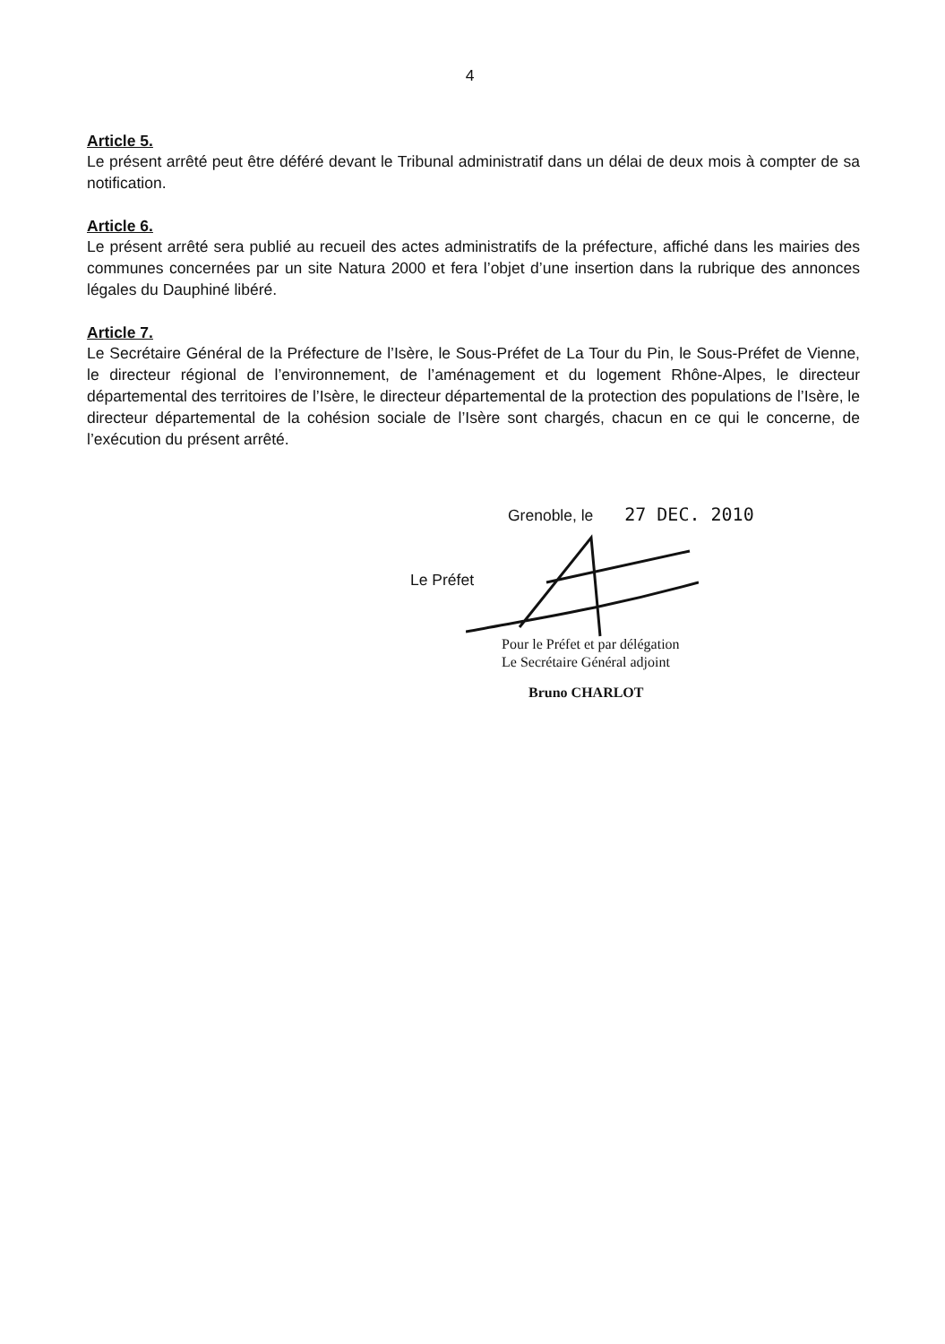4
Article 5.
Le présent arrêté peut être déféré devant le Tribunal administratif dans un délai de deux mois à compter de sa notification.
Article 6.
Le présent arrêté sera publié au recueil des actes administratifs de la préfecture, affiché dans les mairies des communes concernées par un site Natura 2000 et fera l’objet d’une insertion dans la rubrique des annonces légales du Dauphiné libéré.
Article 7.
Le Secrétaire Général de la Préfecture de l’Isère, le Sous-Préfet de La Tour du Pin, le Sous-Préfet de Vienne, le directeur régional de l’environnement, de l’aménagement et du logement Rhône-Alpes, le directeur départemental des territoires de l’Isère, le directeur départemental de la protection des populations de l’Isère, le directeur départemental de la cohésion sociale de l’Isère sont chargés, chacun en ce qui le concerne, de l’exécution du présent arrêté.
Grenoble, le 27 DEC. 2010
Le Préfet
Pour le Préfet et par délégation
Le Secrétaire Général adjoint
Bruno CHARLOT